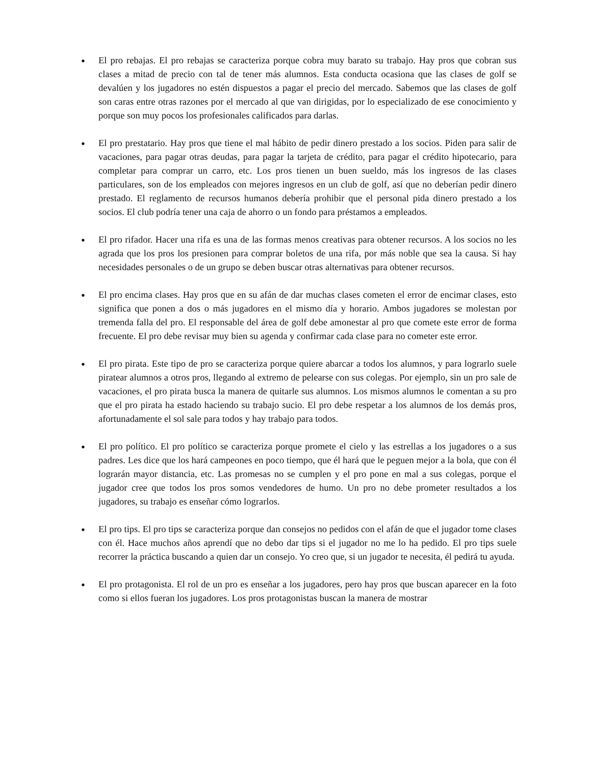● El pro rebajas. El pro rebajas se caracteriza porque cobra muy barato su trabajo. Hay pros que cobran sus clases a mitad de precio con tal de tener más alumnos. Esta conducta ocasiona que las clases de golf se devalúen y los jugadores no estén dispuestos a pagar el precio del mercado. Sabemos que las clases de golf son caras entre otras razones por el mercado al que van dirigidas, por lo especializado de ese conocimiento y porque son muy pocos los profesionales calificados para darlas.
● El pro prestatario. Hay pros que tiene el mal hábito de pedir dinero prestado a los socios. Piden para salir de vacaciones, para pagar otras deudas, para pagar la tarjeta de crédito, para pagar el crédito hipotecario, para completar para comprar un carro, etc. Los pros tienen un buen sueldo, más los ingresos de las clases particulares, son de los empleados con mejores ingresos en un club de golf, así que no deberían pedir dinero prestado. El reglamento de recursos humanos debería prohibir que el personal pida dinero prestado a los socios. El club podría tener una caja de ahorro o un fondo para préstamos a empleados.
● El pro rifador. Hacer una rifa es una de las formas menos creativas para obtener recursos. A los socios no les agrada que los pros los presionen para comprar boletos de una rifa, por más noble que sea la causa. Si hay necesidades personales o de un grupo se deben buscar otras alternativas para obtener recursos.
● El pro encima clases. Hay pros que en su afán de dar muchas clases cometen el error de encimar clases, esto significa que ponen a dos o más jugadores en el mismo día y horario. Ambos jugadores se molestan por tremenda falla del pro. El responsable del área de golf debe amonestar al pro que comete este error de forma frecuente. El pro debe revisar muy bien su agenda y confirmar cada clase para no cometer este error.
● El pro pirata. Este tipo de pro se caracteriza porque quiere abarcar a todos los alumnos, y para lograrlo suele piratear alumnos a otros pros, llegando al extremo de pelearse con sus colegas. Por ejemplo, sin un pro sale de vacaciones, el pro pirata busca la manera de quitarle sus alumnos. Los mismos alumnos le comentan a su pro que el pro pirata ha estado haciendo su trabajo sucio. El pro debe respetar a los alumnos de los demás pros, afortunadamente el sol sale para todos y hay trabajo para todos.
● El pro político. El pro político se caracteriza porque promete el cielo y las estrellas a los jugadores o a sus padres. Les dice que los hará campeones en poco tiempo, que él hará que le peguen mejor a la bola, que con él lograrán mayor distancia, etc. Las promesas no se cumplen y el pro pone en mal a sus colegas, porque el jugador cree que todos los pros somos vendedores de humo. Un pro no debe prometer resultados a los jugadores, su trabajo es enseñar cómo lograrlos.
● El pro tips. El pro tips se caracteriza porque dan consejos no pedidos con el afán de que el jugador tome clases con él. Hace muchos años aprendí que no debo dar tips si el jugador no me lo ha pedido. El pro tips suele recorrer la práctica buscando a quien dar un consejo. Yo creo que, si un jugador te necesita, él pedirá tu ayuda.
● El pro protagonista. El rol de un pro es enseñar a los jugadores, pero hay pros que buscan aparecer en la foto como si ellos fueran los jugadores. Los pros protagonistas buscan la manera de mostrar